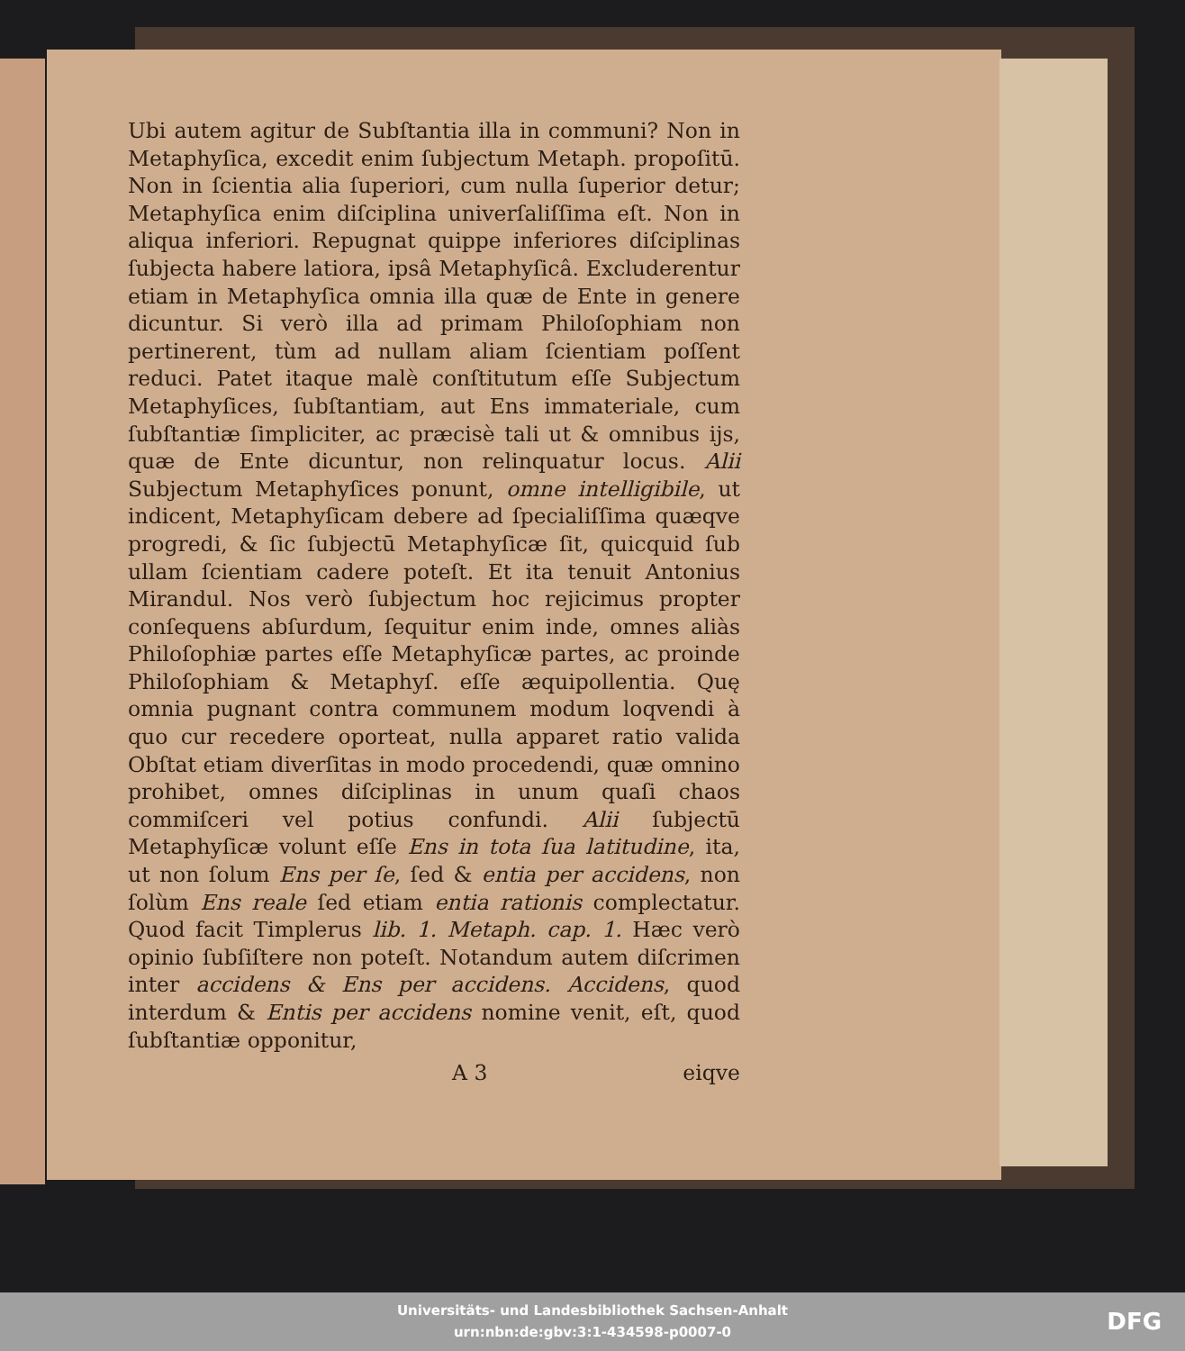Ubi autem agitur de Subſtantia illa in communi? Non in Metaphyſica, excedit enim ſubjectum Metaph. propoſitū. Non in ſcientia alia ſuperiori, cum nulla ſuperior detur; Metaphyſica enim diſciplina univerſaliſſima eſt. Non in aliqua inferiori. Repugnat quippe inferiores diſciplinas ſubjecta habere latiora, ipsâ Metaphyſicâ. Excluderentur etiam in Metaphyſica omnia illa quæ de Ente in genere dicuntur. Si verò illa ad primam Philoſophiam non pertinerent, tùm ad nullam aliam ſcientiam poſſent reduci. Patet itaque malè conſtitutum eſſe Subjectum Metaphyſices, ſubſtantiam, aut Ens immateriale, cum ſubſtantiæ ſimpliciter, ac præcisè tali ut & omnibus ijs, quæ de Ente dicuntur, non relinquatur locus. Alii Subjectum Metaphyſices ponunt, omne intelligibile, ut indicent, Metaphyſicam debere ad ſpecialiſſima quæqve progredi, & ſic ſubjectū Metaphyſicæ ſit, quicquid ſub ullam ſcientiam cadere poteſt. Et ita tenuit Antonius Mirandul. Nos verò ſubjectum hoc rejicimus propter conſequens abſurdum, ſequitur enim inde, omnes aliàs Philoſophiæ partes eſſe Metaphyſicæ partes, ac proinde Philoſophiam & Metaphyſ. eſſe æquipollentia. Quę omnia pugnant contra communem modum loqvendi à quo cur recedere oporteat, nulla apparet ratio valida Obſtat etiam diverſitas in modo procedendi, quæ omnino prohibet, omnes diſciplinas in unum quaſi chaos commiſceri vel potius confundi. Alii ſubjectū Metaphyſicæ volunt eſſe Ens in tota ſua latitudine, ita, ut non ſolum Ens per ſe, ſed & entia per accidens, non ſolùm Ens reale ſed etiam entia rationis complectatur. Quod facit Timplerus lib. 1. Metaph. cap. 1. Hæc verò opinio ſubſiſtere non poteſt. Notandum autem diſcrimen inter accidens & Ens per accidens. Accidens, quod interdum & Entis per accidens nomine venit, eſt, quod ſubſtantiæ opponitur,
A 3 eiqve
Universitäts- und Landesbibliothek Sachsen-Anhalt
urn:nbn:de:gbv:3:1-434598-p0007-0
DFG